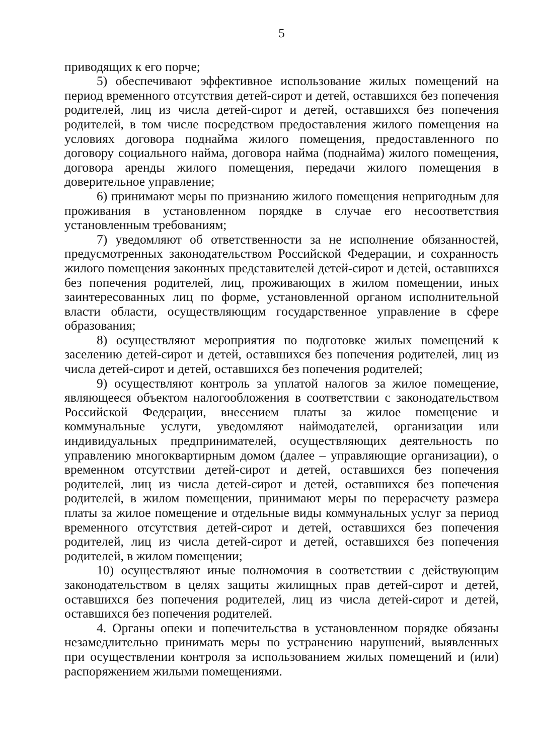5
приводящих к его порче;
5) обеспечивают эффективное использование жилых помещений на период временного отсутствия детей-сирот и детей, оставшихся без попечения родителей, лиц из числа детей-сирот и детей, оставшихся без попечения родителей, в том числе посредством предоставления жилого помещения на условиях договора поднайма жилого помещения, предоставленного по договору социального найма, договора найма (поднайма) жилого помещения, договора аренды жилого помещения, передачи жилого помещения в доверительное управление;
6) принимают меры по признанию жилого помещения непригодным для проживания в установленном порядке в случае его несоответствия установленным требованиям;
7) уведомляют об ответственности за не исполнение обязанностей, предусмотренных законодательством Российской Федерации, и сохранность жилого помещения законных представителей детей-сирот и детей, оставшихся без попечения родителей, лиц, проживающих в жилом помещении, иных заинтересованных лиц по форме, установленной органом исполнительной власти области, осуществляющим государственное управление в сфере образования;
8) осуществляют мероприятия по подготовке жилых помещений к заселению детей-сирот и детей, оставшихся без попечения родителей, лиц из числа детей-сирот и детей, оставшихся без попечения родителей;
9) осуществляют контроль за уплатой налогов за жилое помещение, являющееся объектом налогообложения в соответствии с законодательством Российской Федерации, внесением платы за жилое помещение и коммунальные услуги, уведомляют наймодателей, организации или индивидуальных предпринимателей, осуществляющих деятельность по управлению многоквартирным домом (далее – управляющие организации), о временном отсутствии детей-сирот и детей, оставшихся без попечения родителей, лиц из числа детей-сирот и детей, оставшихся без попечения родителей, в жилом помещении, принимают меры по перерасчету размера платы за жилое помещение и отдельные виды коммунальных услуг за период временного отсутствия детей-сирот и детей, оставшихся без попечения родителей, лиц из числа детей-сирот и детей, оставшихся без попечения родителей, в жилом помещении;
10) осуществляют иные полномочия в соответствии с действующим законодательством в целях защиты жилищных прав детей-сирот и детей, оставшихся без попечения родителей, лиц из числа детей-сирот и детей, оставшихся без попечения родителей.
4. Органы опеки и попечительства в установленном порядке обязаны незамедлительно принимать меры по устранению нарушений, выявленных при осуществлении контроля за использованием жилых помещений и (или) распоряжением жилыми помещениями.